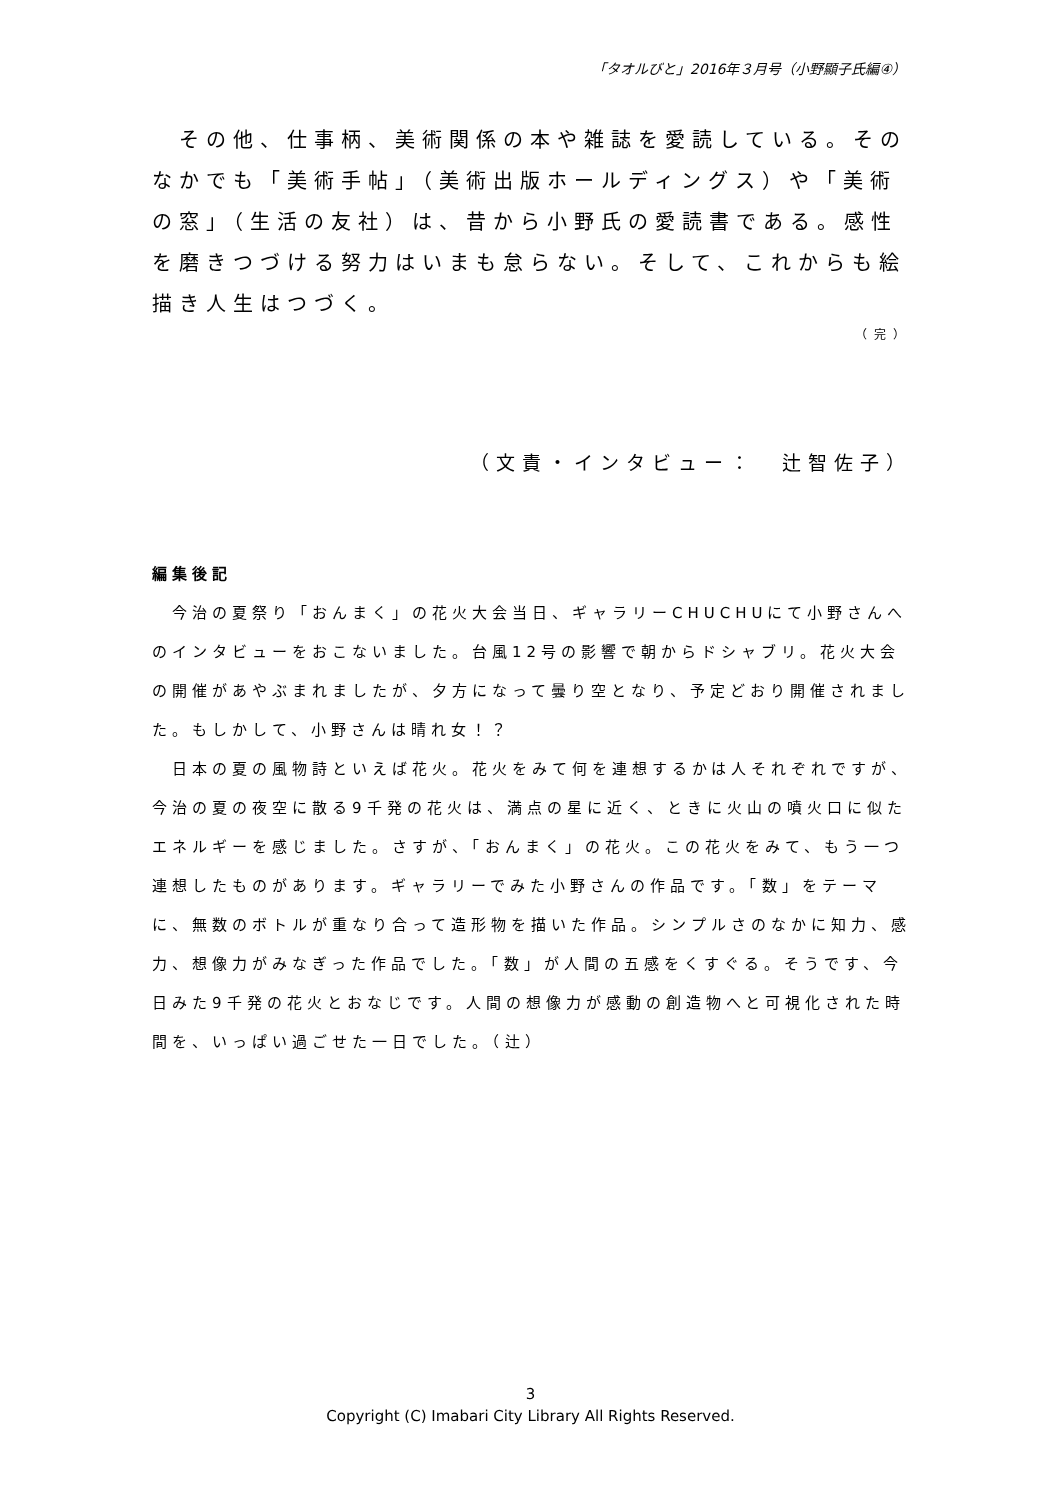「タオルびと」2016年３月号（小野顯子氏編④）
　その他、仕事柄、美術関係の本や雑誌を愛読している。そのなかでも「美術手帖」（美術出版ホールディングス）や「美術の窓」（生活の友社）は、昔から小野氏の愛読書である。感性を磨きつづける努力はいまも怠らない。そして、これからも絵描き人生はつづく。
（完）
（文責・インタビュー：　辻智佐子）
編集後記
　今治の夏祭り「おんまく」の花火大会当日、ギャラリーCHUCHUにて小野さんへのインタビューをおこないました。台風12号の影響で朝からドシャブリ。花火大会の開催があやぶまれましたが、夕方になって曇り空となり、予定どおり開催されました。もしかして、小野さんは晴れ女！？
　日本の夏の風物詩といえば花火。花火をみて何を連想するかは人それぞれですが、今治の夏の夜空に散る9千発の花火は、満点の星に近く、ときに火山の噴火口に似たエネルギーを感じました。さすが、「おんまく」の花火。この花火をみて、もう一つ連想したものがあります。ギャラリーでみた小野さんの作品です。「数」をテーマに、無数のボトルが重なり合って造形物を描いた作品。シンプルさのなかに知力、感力、想像力がみなぎった作品でした。「数」が人間の五感をくすぐる。そうです、今日みた9千発の花火とおなじです。人間の想像力が感動の創造物へと可視化された時間を、いっぱい過ごせた一日でした。（辻）
3
Copyright (C) Imabari City Library All Rights Reserved.